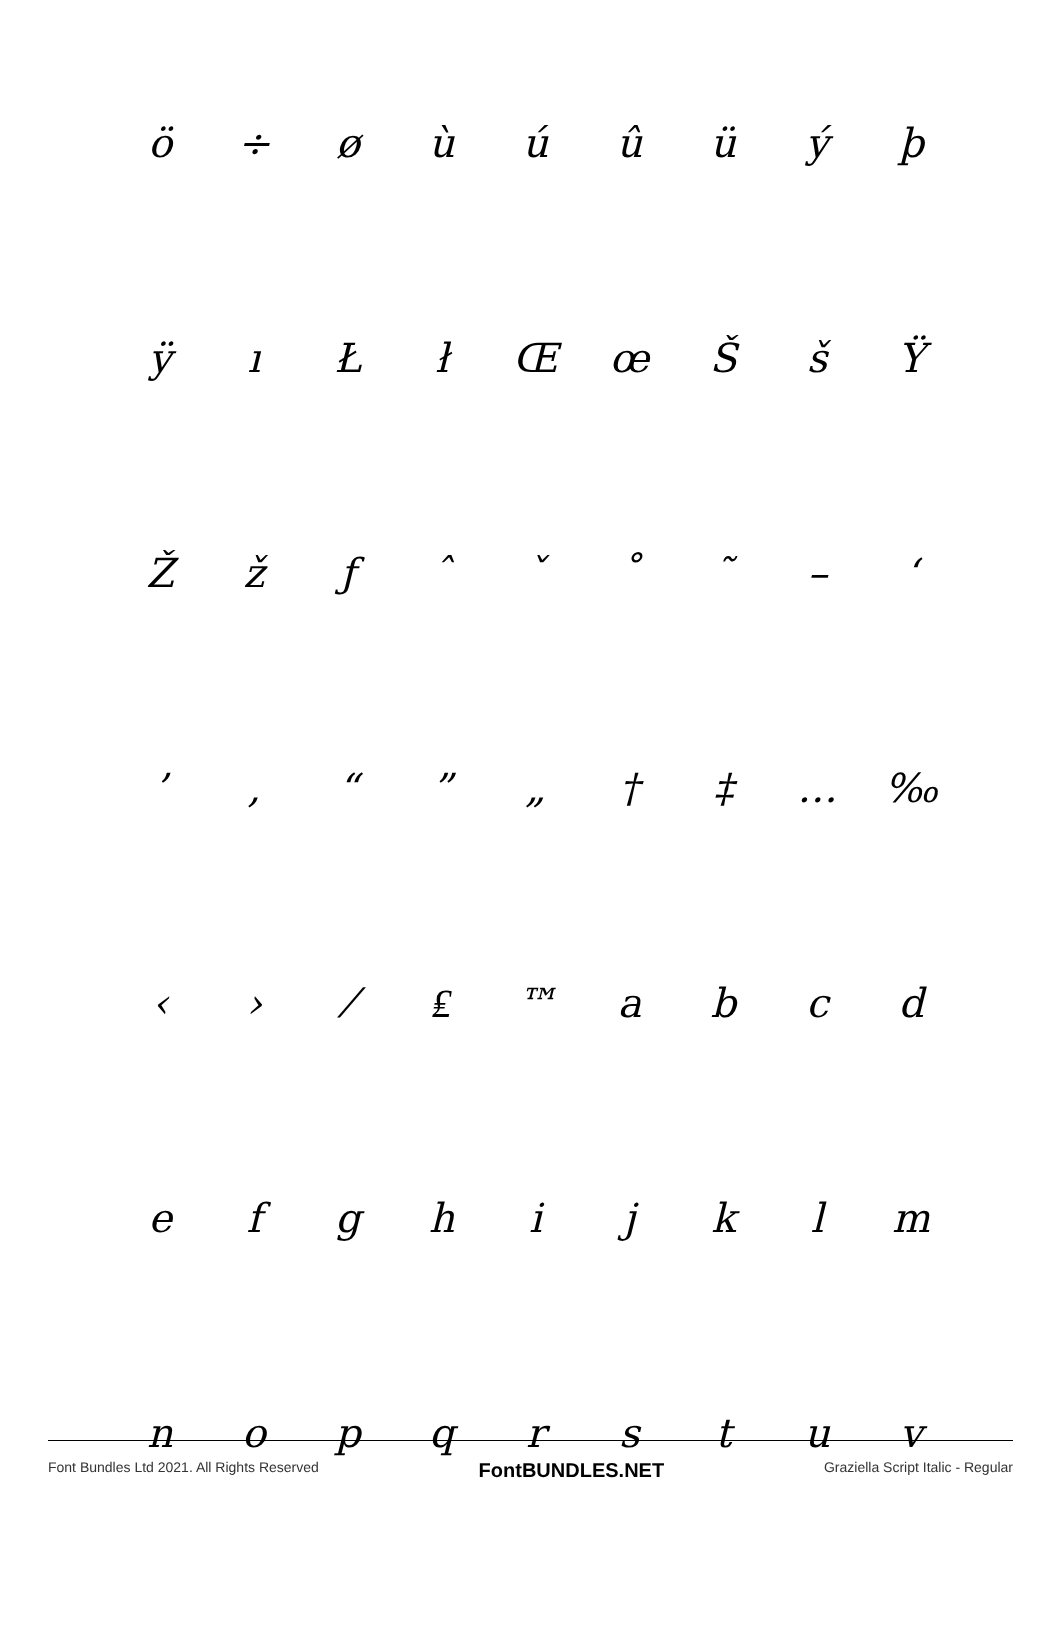ö ÷ øùúûüýþ
ÿıŁłŒœŠšŸ
Žžƒˆˇ ˚ ˜ – ‘
’ ‚ “” „ † ‡ … ‰
‹ › ⁄ ₤ ™ abcd
efghijklm
nopqrstuv
Font Bundles Ltd 2021. All Rights Reserved FontBUNDLES.NET Graziella Script Italic - Regular